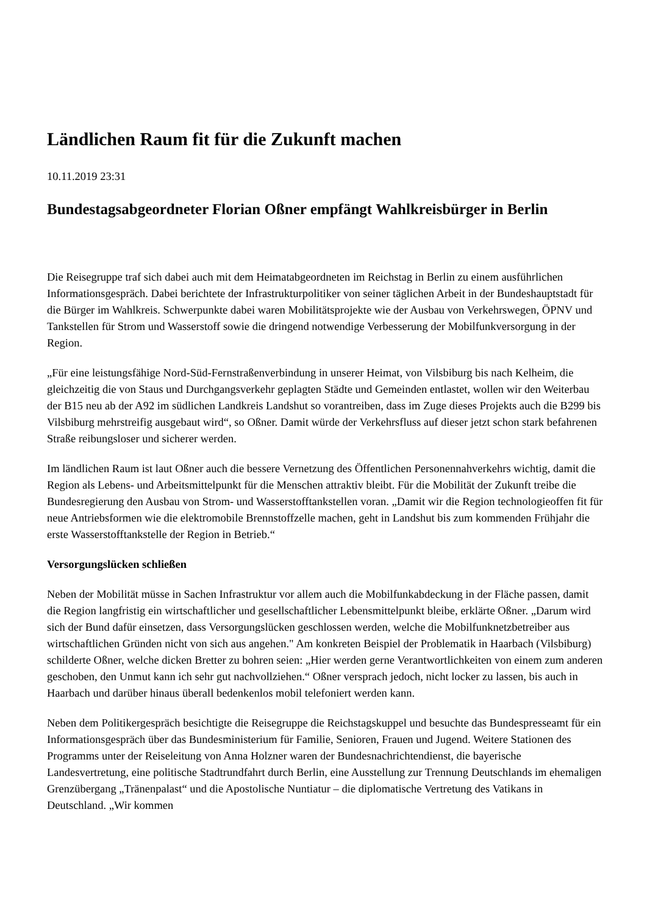Ländlichen Raum fit für die Zukunft machen
10.11.2019 23:31
Bundestagsabgeordneter Florian Oßner empfängt Wahlkreisbürger in Berlin
Die Reisegruppe traf sich dabei auch mit dem Heimatabgeordneten im Reichstag in Berlin zu einem ausführlichen Informationsgespräch. Dabei berichtete der Infrastrukturpolitiker von seiner täglichen Arbeit in der Bundeshauptstadt für die Bürger im Wahlkreis. Schwerpunkte dabei waren Mobilitätsprojekte wie der Ausbau von Verkehrswegen, ÖPNV und Tankstellen für Strom und Wasserstoff sowie die dringend notwendige Verbesserung der Mobilfunkversorgung in der Region.
„Für eine leistungsfähige Nord-Süd-Fernstraßenverbindung in unserer Heimat, von Vilsbiburg bis nach Kelheim, die gleichzeitig die von Staus und Durchgangsverkehr geplagten Städte und Gemeinden entlastet, wollen wir den Weiterbau der B15 neu ab der A92 im südlichen Landkreis Landshut so vorantreiben, dass im Zuge dieses Projekts auch die B299 bis Vilsbiburg mehrstreifig ausgebaut wird“, so Oßner. Damit würde der Verkehrsfluss auf dieser jetzt schon stark befahrenen Straße reibungsloser und sicherer werden.
Im ländlichen Raum ist laut Oßner auch die bessere Vernetzung des Öffentlichen Personennahverkehrs wichtig, damit die Region als Lebens- und Arbeitsmittelpunkt für die Menschen attraktiv bleibt. Für die Mobilität der Zukunft treibe die Bundesregierung den Ausbau von Strom- und Wasserstofftankstellen voran. „Damit wir die Region technologieoffen fit für neue Antriebsformen wie die elektromobile Brennstoffzelle machen, geht in Landshut bis zum kommenden Frühjahr die erste Wasserstofftankstelle der Region in Betrieb.“
Versorgungslücken schließen
Neben der Mobilität müsse in Sachen Infrastruktur vor allem auch die Mobilfunkabdeckung in der Fläche passen, damit die Region langfristig ein wirtschaftlicher und gesellschaftlicher Lebensmittelpunkt bleibe, erklärte Oßner. „Darum wird sich der Bund dafür einsetzen, dass Versorgungslücken geschlossen werden, welche die Mobilfunknetzbetreiber aus wirtschaftlichen Gründen nicht von sich aus angehen." Am konkreten Beispiel der Problematik in Haarbach (Vilsbiburg) schilderte Oßner, welche dicken Bretter zu bohren seien: „Hier werden gerne Verantwortlichkeiten von einem zum anderen geschoben, den Unmut kann ich sehr gut nachvollziehen.“ Oßner versprach jedoch, nicht locker zu lassen, bis auch in Haarbach und darüber hinaus überall bedenkenlos mobil telefoniert werden kann.
Neben dem Politikergespräch besichtigte die Reisegruppe die Reichstagskuppel und besuchte das Bundespresseamt für ein Informationsgespräch über das Bundesministerium für Familie, Senioren, Frauen und Jugend. Weitere Stationen des Programms unter der Reiseleitung von Anna Holzner waren der Bundesnachrichtendienst, die bayerische Landesvertretung, eine politische Stadtrundfahrt durch Berlin, eine Ausstellung zur Trennung Deutschlands im ehemaligen Grenzübergang „Tränenpalast“ und die Apostolische Nuntiatur – die diplomatische Vertretung des Vatikans in Deutschland. „Wir kommen